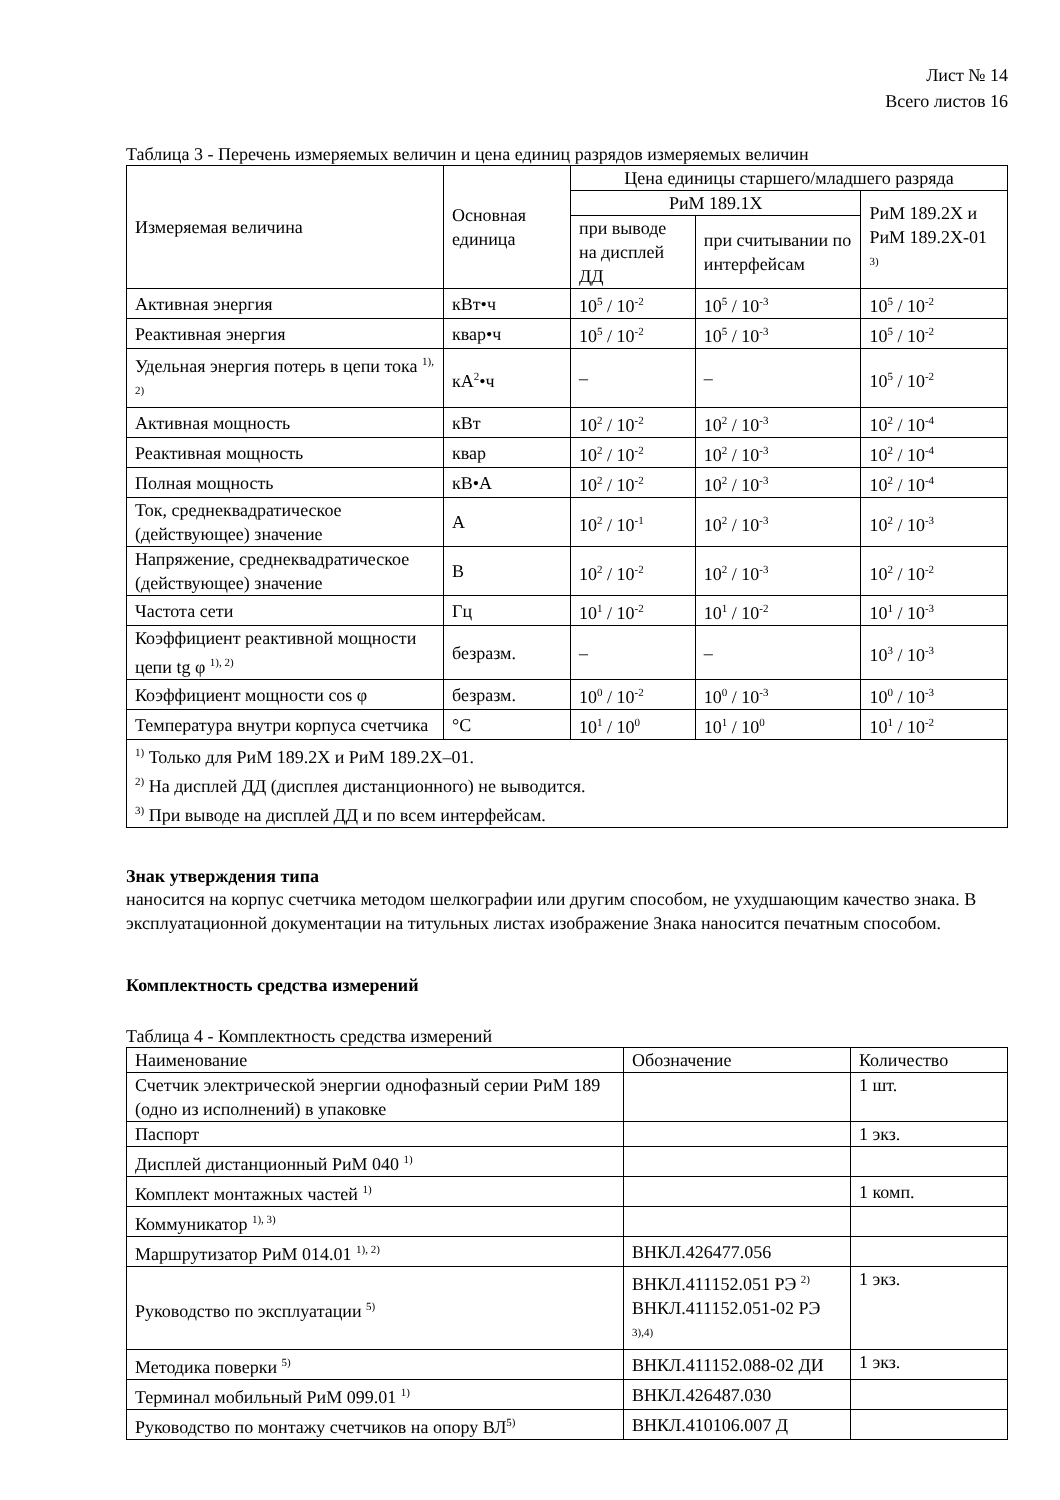Лист № 14
Всего листов 16
Таблица 3 - Перечень измеряемых величин и цена единиц разрядов измеряемых величин
| Измеряемая величина | Основная единица | Цена единицы старшего/младшего разряда | | |
| --- | --- | --- | --- | --- |
| | | РиМ 189.1Х | | РиМ 189.2Х и РиМ 189.2Х-01 <sup>3)</sup> |
| | | при выводе на дисплей ДД | при считывании по интерфейсам | |
| Активная энергия | кВт•ч | 10<sup>5</sup> / 10<sup>-2</sup> | 10<sup>5</sup> / 10<sup>-3</sup> | 10<sup>5</sup> / 10<sup>-2</sup> |
| Реактивная энергия | квар•ч | 10<sup>5</sup> / 10<sup>-2</sup> | 10<sup>5</sup> / 10<sup>-3</sup> | 10<sup>5</sup> / 10<sup>-2</sup> |
| Удельная энергия потерь в цепи тока <sup>1), 2)</sup> | кА<sup>2</sup>•ч | – | – | 10<sup>5</sup> / 10<sup>-2</sup> |
| Активная мощность | кВт | 10<sup>2</sup> / 10<sup>-2</sup> | 10<sup>2</sup> / 10<sup>-3</sup> | 10<sup>2</sup> / 10<sup>-4</sup> |
| Реактивная мощность | квар | 10<sup>2</sup> / 10<sup>-2</sup> | 10<sup>2</sup> / 10<sup>-3</sup> | 10<sup>2</sup> / 10<sup>-4</sup> |
| Полная мощность | кВ•А | 10<sup>2</sup> / 10<sup>-2</sup> | 10<sup>2</sup> / 10<sup>-3</sup> | 10<sup>2</sup> / 10<sup>-4</sup> |
| Ток, среднеквадратическое (действующее) значение | А | 10<sup>2</sup> / 10<sup>-1</sup> | 10<sup>2</sup> / 10<sup>-3</sup> | 10<sup>2</sup> / 10<sup>-3</sup> |
| Напряжение, среднеквадратическое (действующее) значение | В | 10<sup>2</sup> / 10<sup>-2</sup> | 10<sup>2</sup> / 10<sup>-3</sup> | 10<sup>2</sup> / 10<sup>-2</sup> |
| Частота сети | Гц | 10<sup>1</sup> / 10<sup>-2</sup> | 10<sup>1</sup> / 10<sup>-2</sup> | 10<sup>1</sup> / 10<sup>-3</sup> |
| Коэффициент реактивной мощности цепи tg φ <sup>1), 2)</sup> | безразм. | – | – | 10<sup>3</sup> / 10<sup>-3</sup> |
| Коэффициент мощности cos φ | безразм. | 10<sup>0</sup> / 10<sup>-2</sup> | 10<sup>0</sup> / 10<sup>-3</sup> | 10<sup>0</sup> / 10<sup>-3</sup> |
| Температура внутри корпуса счетчика | °С | 10<sup>1</sup> / 10<sup>0</sup> | 10<sup>1</sup> / 10<sup>0</sup> | 10<sup>1</sup> / 10<sup>-2</sup> |
| <sup>1)</sup> Только для РиМ 189.2Х и РиМ 189.2Х–01. <sup>2)</sup> На дисплей ДД (дисплея дистанционного) не выводится. <sup>3)</sup> При выводе на дисплей ДД и по всем интерфейсам. | | | | |
Знак утверждения типа
наносится на корпус счетчика методом шелкографии или другим способом, не ухудшающим качество знака. В эксплуатационной документации на титульных листах изображение Знака наносится печатным способом.
Комплектность средства измерений
Таблица 4 - Комплектность средства измерений
| Наименование | Обозначение | Количество |
| --- | --- | --- |
| Счетчик электрической энергии однофазный серии РиМ 189 (одно из исполнений) в упаковке | | 1 шт. |
| Паспорт | | 1 экз. |
| Дисплей дистанционный РиМ 040 <sup>1)</sup> | | |
| Комплект монтажных частей <sup>1)</sup> | | 1 комп. |
| Коммуникатор <sup>1), 3)</sup> | | |
| Маршрутизатор РиМ 014.01 <sup>1), 2)</sup> | ВНКЛ.426477.056 | |
| Руководство по эксплуатации <sup>5)</sup> | ВНКЛ.411152.051 РЭ <sup>2)</sup> ВНКЛ.411152.051-02 РЭ <sup>3),4)</sup> | 1 экз. |
| Методика поверки <sup>5)</sup> | ВНКЛ.411152.088-02 ДИ | 1 экз. |
| Терминал мобильный РиМ 099.01 <sup>1)</sup> | ВНКЛ.426487.030 | |
| Руководство по монтажу счетчиков на опору ВЛ<sup>5)</sup> | ВНКЛ.410106.007 Д | |